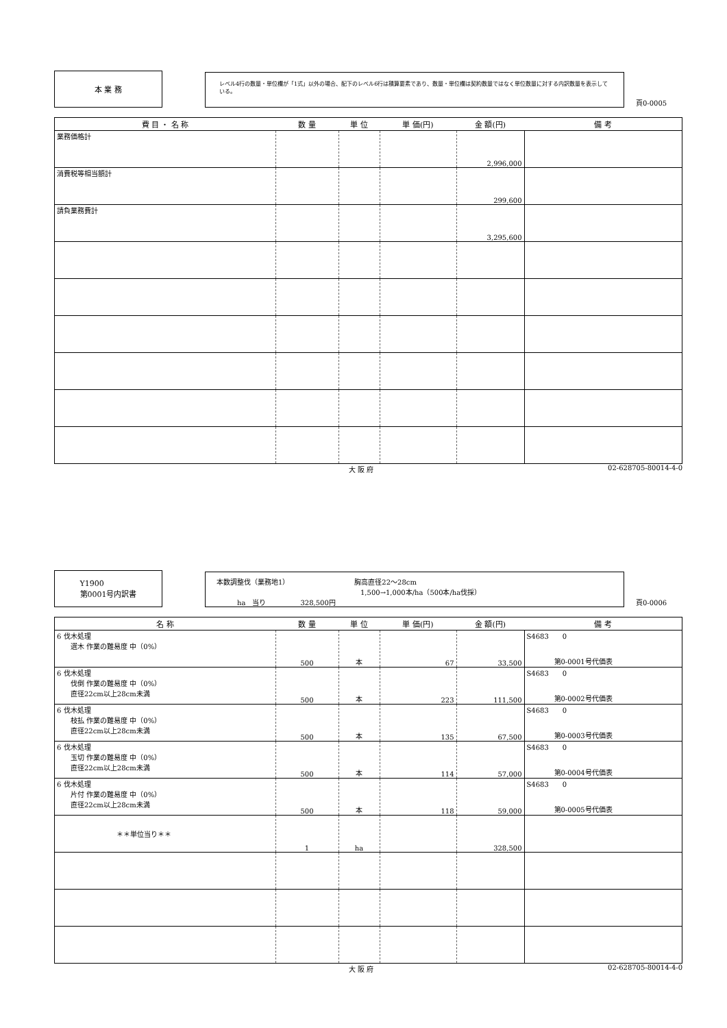本 業 務
レベル4行の数量・単位欄が「1式」以外の場合、配下のレベル6行は積算要素であり、数量・単位欄は契約数量ではなく単位数量に対する内訳数量を表示している。
頁0-0005
| 費 目 ・ 名 称 | 数 量 | 単 位 | 単 価(円) | 金 額(円) | 備 考 |
| --- | --- | --- | --- | --- | --- |
| 業務価格計 | | | | 2,996,000 | |
| 消費税等相当額計 | | | | 299,600 | |
| 請負業務費計 | | | | 3,295,600 | |
大 阪 府 02-628705-80014-4-0
Y1900
第0001号内訳書
本数調整伐（業務地1）　　　　　　　　　　胸高直径22～28cm
　　　　　　　　　　　　　　　　　　　　　1,500→1,000本/ha（500本/ha伐採）
　　　ha　当り　　　　　328,500円
頁0-0006
| 名 称 | 数 量 | 単 位 | 単 価(円) | 金 額(円) | 備 考 |
| --- | --- | --- | --- | --- | --- |
| 6 伐木処理 選木 作業の難易度 中（0%） | 500 | 本 | 67 | 33,500 | S4683 0 第0-0001号代価表 |
| 6 伐木処理 伐倒 作業の難易度 中（0%） 直径22cm以上28cm未満 | 500 | 本 | 223 | 111,500 | S4683 0 第0-0002号代価表 |
| 6 伐木処理 枝払 作業の難易度 中（0%） 直径22cm以上28cm未満 | 500 | 本 | 135 | 67,500 | S4683 0 第0-0003号代価表 |
| 6 伐木処理 玉切 作業の難易度 中（0%） 直径22cm以上28cm未満 | 500 | 本 | 114 | 57,000 | S4683 0 第0-0004号代価表 |
| 6 伐木処理 片付 作業の難易度 中（0%） 直径22cm以上28cm未満 | 500 | 本 | 118 | 59,000 | S4683 0 第0-0005号代価表 |
| ＊＊単位当り＊＊ | 1 | ha | | 328,500 | |
大 阪 府 02-628705-80014-4-0